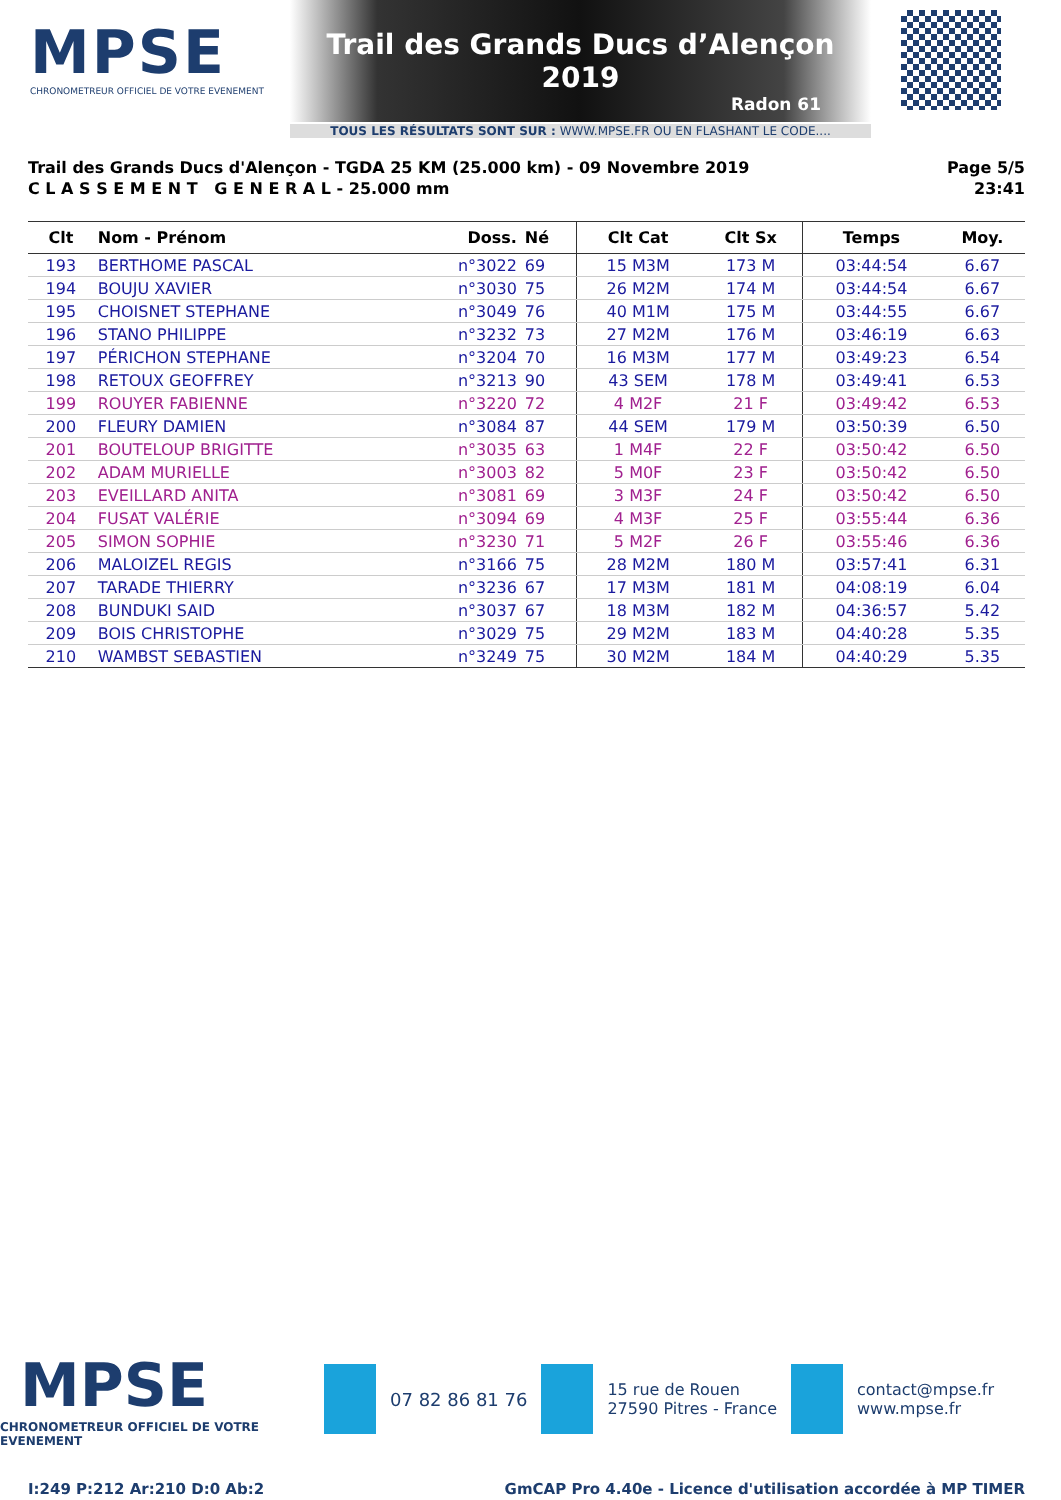MPSE
CHRONOMETREUR OFFICIEL DE VOTRE EVENEMENT
Trail des Grands Ducs d’Alençon 2019
Radon 61
TOUS LES RÉSULTATS SONT SUR : WWW.MPSE.FR OU EN FLASHANT LE CODE....
Trail des Grands Ducs d'Alençon - TGDA 25 KM (25.000 km) - 09 Novembre 2019
C L A S S E M E N T G E N E R A L - 25.000 mm
Page 5/5
23:41
| Clt | Nom - Prénom | Doss. | Né | Clt Cat | Clt Sx | Temps | Moy. |
| --- | --- | --- | --- | --- | --- | --- | --- |
| 193 | BERTHOME PASCAL | n°3022 | 69 | 15 M3M | 173 M | 03:44:54 | 6.67 |
| 194 | BOUJU XAVIER | n°3030 | 75 | 26 M2M | 174 M | 03:44:54 | 6.67 |
| 195 | CHOISNET STEPHANE | n°3049 | 76 | 40 M1M | 175 M | 03:44:55 | 6.67 |
| 196 | STANO PHILIPPE | n°3232 | 73 | 27 M2M | 176 M | 03:46:19 | 6.63 |
| 197 | PÉRICHON STEPHANE | n°3204 | 70 | 16 M3M | 177 M | 03:49:23 | 6.54 |
| 198 | RETOUX GEOFFREY | n°3213 | 90 | 43 SEM | 178 M | 03:49:41 | 6.53 |
| 199 | ROUYER FABIENNE | n°3220 | 72 | 4 M2F | 21 F | 03:49:42 | 6.53 |
| 200 | FLEURY DAMIEN | n°3084 | 87 | 44 SEM | 179 M | 03:50:39 | 6.50 |
| 201 | BOUTELOUP BRIGITTE | n°3035 | 63 | 1 M4F | 22 F | 03:50:42 | 6.50 |
| 202 | ADAM MURIELLE | n°3003 | 82 | 5 M0F | 23 F | 03:50:42 | 6.50 |
| 203 | EVEILLARD ANITA | n°3081 | 69 | 3 M3F | 24 F | 03:50:42 | 6.50 |
| 204 | FUSAT VALÉRIE | n°3094 | 69 | 4 M3F | 25 F | 03:55:44 | 6.36 |
| 205 | SIMON SOPHIE | n°3230 | 71 | 5 M2F | 26 F | 03:55:46 | 6.36 |
| 206 | MALOIZEL REGIS | n°3166 | 75 | 28 M2M | 180 M | 03:57:41 | 6.31 |
| 207 | TARADE THIERRY | n°3236 | 67 | 17 M3M | 181 M | 04:08:19 | 6.04 |
| 208 | BUNDUKI SAID | n°3037 | 67 | 18 M3M | 182 M | 04:36:57 | 5.42 |
| 209 | BOIS CHRISTOPHE | n°3029 | 75 | 29 M2M | 183 M | 04:40:28 | 5.35 |
| 210 | WAMBST SEBASTIEN | n°3249 | 75 | 30 M2M | 184 M | 04:40:29 | 5.35 |
MPSE
CHRONOMETREUR OFFICIEL DE VOTRE EVENEMENT
07 82 86 81 76
15 rue de Rouen
27590 Pitres - France
contact@mpse.fr
www.mpse.fr
I:249 P:212 Ar:210 D:0 Ab:2 GmCAP Pro 4.40e - Licence d'utilisation accordée à MP TIMER